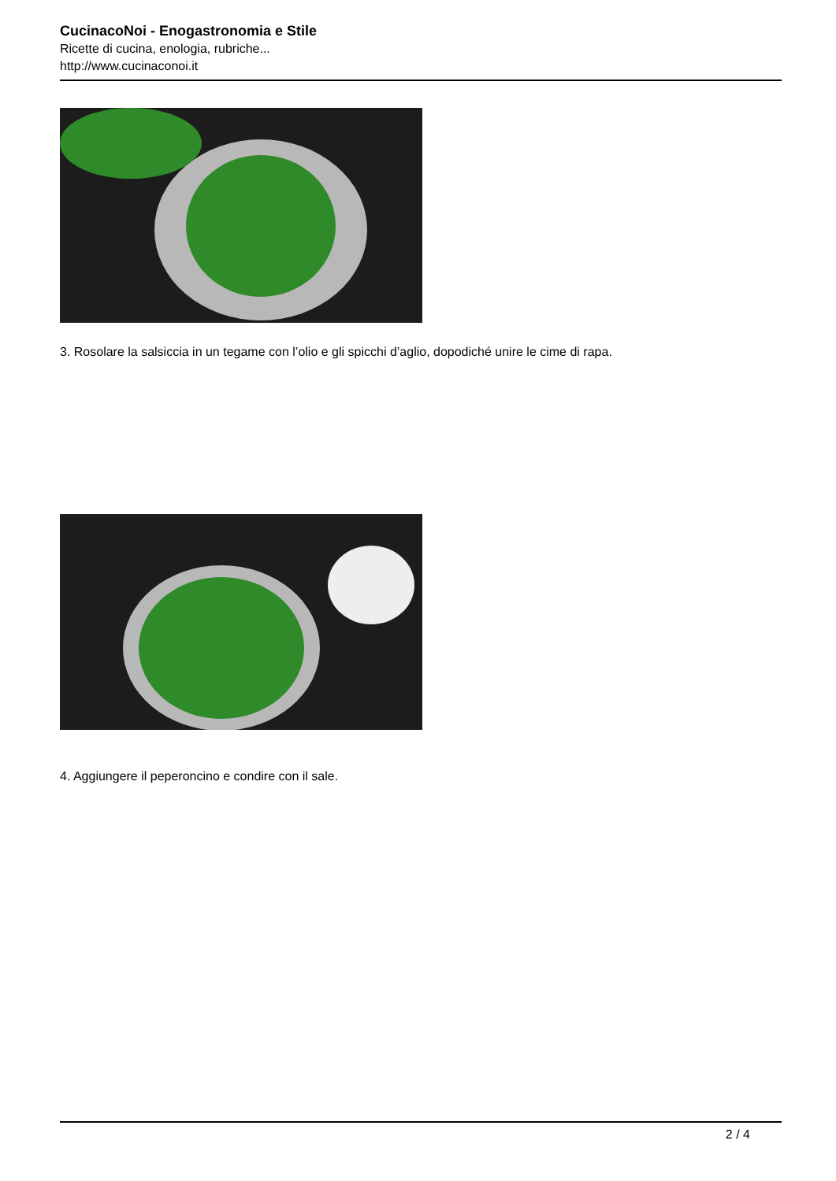CucinacoNoi - Enogastronomia e Stile
Ricette di cucina, enologia, rubriche...
http://www.cucinaconoi.it
3. Rosolare la salsiccia in un tegame con l’olio e gli spicchi d’aglio, dopodiché unire le cime di rapa.
4. Aggiungere il peperoncino e condire con il sale.
2 / 4